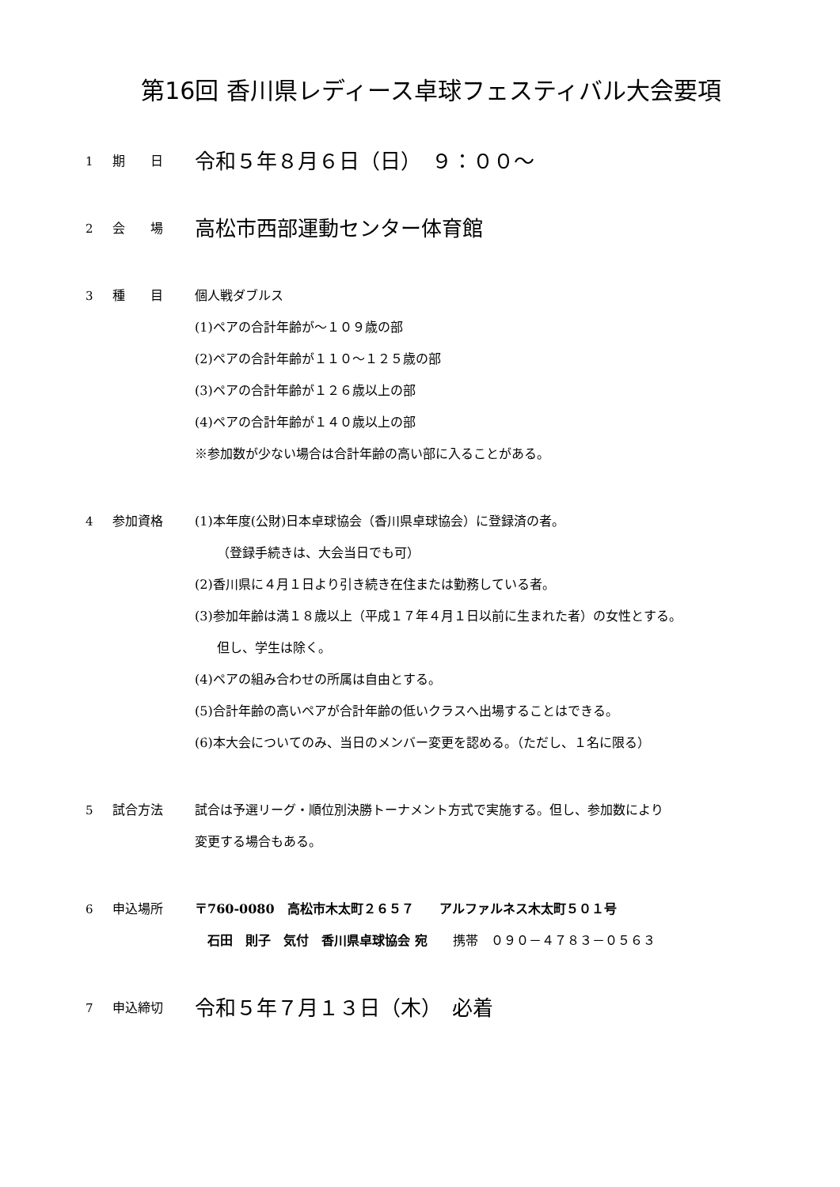第16回 香川県レディース卓球フェスティバル大会要項
1 期　　日
令和５年８月６日（日）　９：００～
2 会　　場
高松市西部運動センター体育館
3 種　　目 個人戦ダブルス
(1)ペアの合計年齢が～１０９歳の部
(2)ペアの合計年齢が１１０～１２５歳の部
(3)ペアの合計年齢が１２６歳以上の部
(4)ペアの合計年齢が１４０歳以上の部
※参加数が少ない場合は合計年齢の高い部に入ることがある。
4 参加資格 (1)本年度(公財)日本卓球協会（香川県卓球協会）に登録済の者。
（登録手続きは、大会当日でも可）
(2)香川県に４月１日より引き続き在住または勤務している者。
(3)参加年齢は満１８歳以上（平成１７年４月１日以前に生まれた者）の女性とする。
但し、学生は除く。
(4)ペアの組み合わせの所属は自由とする。
(5)合計年齢の高いペアが合計年齢の低いクラスへ出場することはできる。
(6)本大会についてのみ、当日のメンバー変更を認める。（ただし、１名に限る）
5 試合方法 試合は予選リーグ・順位別決勝トーナメント方式で実施する。但し、参加数により
変更する場合もある。
6 申込場所 〒760-0080　高松市木太町２６５７　　アルファルネス木太町５０１号
　石田　則子　気付　香川県卓球協会 宛　　携帯　０９０－４７８３－０５６３
7 申込締切
令和５年７月１３日（木）　必着